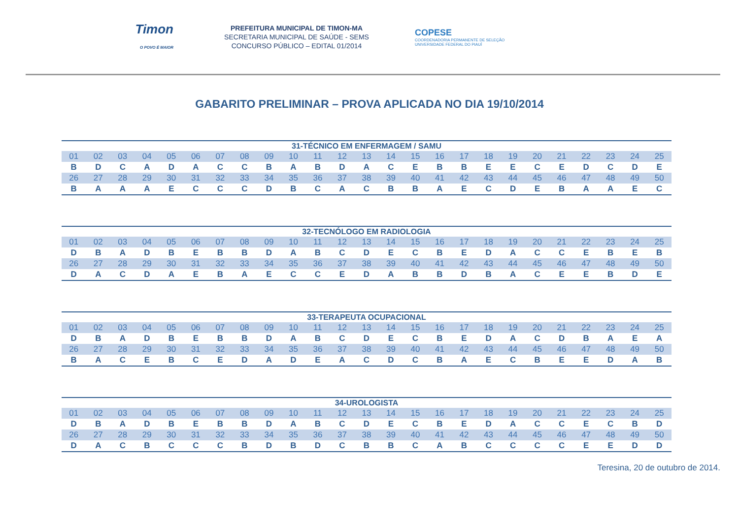Timon
O POVO É MAIOR
PREFEITURA MUNICIPAL DE TIMON-MA
SECRETARIA MUNICIPAL DE SAÚDE - SEMS
CONCURSO PÚBLICO – EDITAL 01/2014
COPESE
COORDENADORIA PERMANENTE DE SELEÇÃO
UNIVERSIDADE FEDERAL DO PIAUÍ
GABARITO PRELIMINAR – PROVA APLICADA NO DIA 19/10/2014
| 31-TÉCNICO EM ENFERMAGEM / SAMU | | | | | | | | | | | | | | | | | | | | | | | | |
| --- | --- | --- | --- | --- | --- | --- | --- | --- | --- | --- | --- | --- | --- | --- | --- | --- | --- | --- | --- | --- | --- | --- | --- | --- |
| 01 | 02 | 03 | 04 | 05 | 06 | 07 | 08 | 09 | 10 | 11 | 12 | 13 | 14 | 15 | 16 | 17 | 18 | 19 | 20 | 21 | 22 | 23 | 24 | 25 |
| B | D | C | A | D | A | C | C | B | A | B | D | A | C | E | B | B | E | E | C | E | D | C | D | E |
| 26 | 27 | 28 | 29 | 30 | 31 | 32 | 33 | 34 | 35 | 36 | 37 | 38 | 39 | 40 | 41 | 42 | 43 | 44 | 45 | 46 | 47 | 48 | 49 | 50 |
| B | A | A | A | E | C | C | C | D | B | C | A | C | B | B | A | E | C | D | E | B | A | A | E | C |
| 32-TECNÓLOGO EM RADIOLOGIA | | | | | | | | | | | | | | | | | | | | | | | | |
| --- | --- | --- | --- | --- | --- | --- | --- | --- | --- | --- | --- | --- | --- | --- | --- | --- | --- | --- | --- | --- | --- | --- | --- | --- |
| 01 | 02 | 03 | 04 | 05 | 06 | 07 | 08 | 09 | 10 | 11 | 12 | 13 | 14 | 15 | 16 | 17 | 18 | 19 | 20 | 21 | 22 | 23 | 24 | 25 |
| D | B | A | D | B | E | B | B | D | A | B | C | D | E | C | B | E | D | A | C | C | E | B | E | B |
| 26 | 27 | 28 | 29 | 30 | 31 | 32 | 33 | 34 | 35 | 36 | 37 | 38 | 39 | 40 | 41 | 42 | 43 | 44 | 45 | 46 | 47 | 48 | 49 | 50 |
| D | A | C | D | A | E | B | A | E | C | C | E | D | A | B | B | D | B | A | C | E | E | B | D | E |
| 33-TERAPEUTA OCUPACIONAL | | | | | | | | | | | | | | | | | | | | | | | | |
| --- | --- | --- | --- | --- | --- | --- | --- | --- | --- | --- | --- | --- | --- | --- | --- | --- | --- | --- | --- | --- | --- | --- | --- | --- |
| 01 | 02 | 03 | 04 | 05 | 06 | 07 | 08 | 09 | 10 | 11 | 12 | 13 | 14 | 15 | 16 | 17 | 18 | 19 | 20 | 21 | 22 | 23 | 24 | 25 |
| D | B | A | D | B | E | B | B | D | A | B | C | D | E | C | B | E | D | A | C | D | B | A | E | A |
| 26 | 27 | 28 | 29 | 30 | 31 | 32 | 33 | 34 | 35 | 36 | 37 | 38 | 39 | 40 | 41 | 42 | 43 | 44 | 45 | 46 | 47 | 48 | 49 | 50 |
| B | A | C | E | B | C | E | D | A | D | E | A | C | D | C | B | A | E | C | B | E | E | D | A | B |
| 34-UROLOGISTA | | | | | | | | | | | | | | | | | | | | | | | | |
| --- | --- | --- | --- | --- | --- | --- | --- | --- | --- | --- | --- | --- | --- | --- | --- | --- | --- | --- | --- | --- | --- | --- | --- | --- |
| 01 | 02 | 03 | 04 | 05 | 06 | 07 | 08 | 09 | 10 | 11 | 12 | 13 | 14 | 15 | 16 | 17 | 18 | 19 | 20 | 21 | 22 | 23 | 24 | 25 |
| D | B | A | D | B | E | B | B | D | A | B | C | D | E | C | B | E | D | A | C | C | E | C | B | D |
| 26 | 27 | 28 | 29 | 30 | 31 | 32 | 33 | 34 | 35 | 36 | 37 | 38 | 39 | 40 | 41 | 42 | 43 | 44 | 45 | 46 | 47 | 48 | 49 | 50 |
| D | A | C | B | C | C | C | B | D | B | D | C | B | B | C | A | B | C | C | C | C | E | E | D | D |
Teresina, 20 de outubro de 2014.